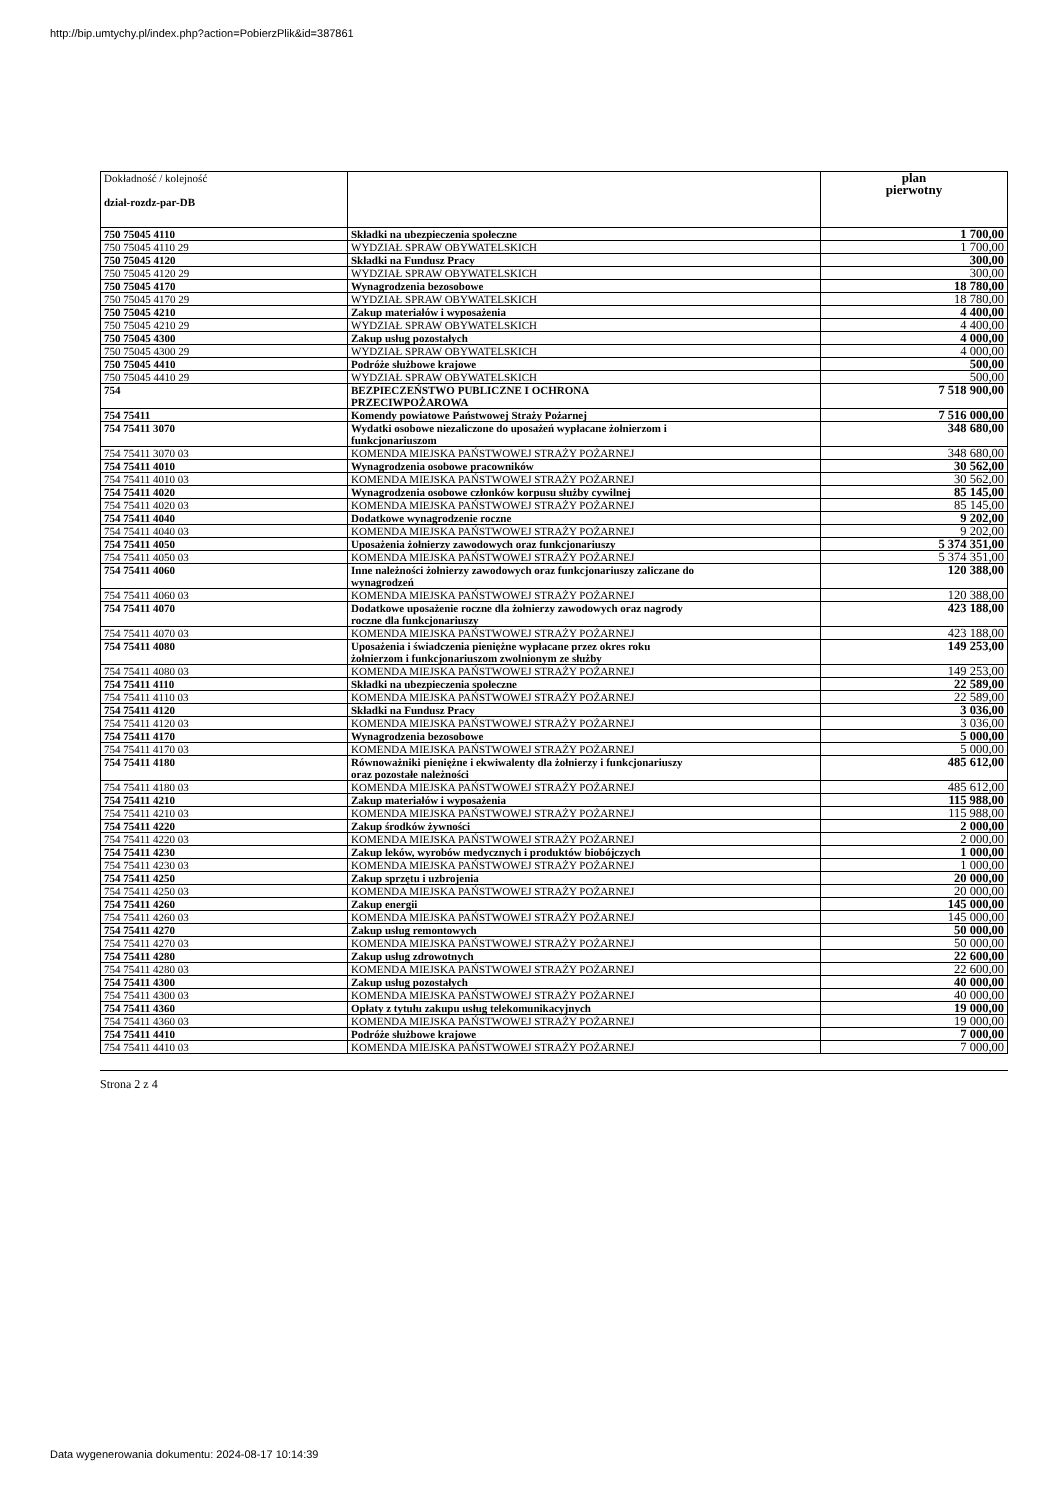http://bip.umtychy.pl/index.php?action=PobierzPlik&id=387861
| Dokładność / kolejność dział-rozdz-par-DB | | plan pierwotny |
| --- | --- | --- |
| 750 75045 4110 | Składki na ubezpieczenia społeczne | 1 700,00 |
| 750 75045 4110 29 | WYDZIAŁ SPRAW OBYWATELSKICH | 1 700,00 |
| 750 75045 4120 | Składki na Fundusz Pracy | 300,00 |
| 750 75045 4120 29 | WYDZIAŁ SPRAW OBYWATELSKICH | 300,00 |
| 750 75045 4170 | Wynagrodzenia bezosobowe | 18 780,00 |
| 750 75045 4170 29 | WYDZIAŁ SPRAW OBYWATELSKICH | 18 780,00 |
| 750 75045 4210 | Zakup materiałów i wyposażenia | 4 400,00 |
| 750 75045 4210 29 | WYDZIAŁ SPRAW OBYWATELSKICH | 4 400,00 |
| 750 75045 4300 | Zakup usług pozostałych | 4 000,00 |
| 750 75045 4300 29 | WYDZIAŁ SPRAW OBYWATELSKICH | 4 000,00 |
| 750 75045 4410 | Podróże służbowe krajowe | 500,00 |
| 750 75045 4410 29 | WYDZIAŁ SPRAW OBYWATELSKICH | 500,00 |
| 754 | BEZPIECZEŃSTWO PUBLICZNE I OCHRONA PRZECIWPOŻAROWA | 7 518 900,00 |
| 754 75411 | Komendy powiatowe Państwowej Straży Pożarnej | 7 516 000,00 |
| 754 75411 3070 | Wydatki osobowe niezaliczone do uposażeń wypłacane żołnierzom i funkcjonariuszom | 348 680,00 |
| 754 75411 3070 03 | KOMENDA MIEJSKA PAŃSTWOWEJ STRAŻY POŻARNEJ | 348 680,00 |
| 754 75411 4010 | Wynagrodzenia osobowe pracowników | 30 562,00 |
| 754 75411 4010 03 | KOMENDA MIEJSKA PAŃSTWOWEJ STRAŻY POŻARNEJ | 30 562,00 |
| 754 75411 4020 | Wynagrodzenia osobowe członków korpusu służby cywilnej | 85 145,00 |
| 754 75411 4020 03 | KOMENDA MIEJSKA PAŃSTWOWEJ STRAŻY POŻARNEJ | 85 145,00 |
| 754 75411 4040 | Dodatkowe wynagrodzenie roczne | 9 202,00 |
| 754 75411 4040 03 | KOMENDA MIEJSKA PAŃSTWOWEJ STRAŻY POŻARNEJ | 9 202,00 |
| 754 75411 4050 | Uposażenia żołnierzy zawodowych oraz funkcjonariuszy | 5 374 351,00 |
| 754 75411 4050 03 | KOMENDA MIEJSKA PAŃSTWOWEJ STRAŻY POŻARNEJ | 5 374 351,00 |
| 754 75411 4060 | Inne należności żołnierzy zawodowych oraz funkcjonariuszy zaliczane do wynagrodzeń | 120 388,00 |
| 754 75411 4060 03 | KOMENDA MIEJSKA PAŃSTWOWEJ STRAŻY POŻARNEJ | 120 388,00 |
| 754 75411 4070 | Dodatkowe uposażenie roczne dla żołnierzy zawodowych oraz nagrody roczne dla funkcjonariuszy | 423 188,00 |
| 754 75411 4070 03 | KOMENDA MIEJSKA PAŃSTWOWEJ STRAŻY POŻARNEJ | 423 188,00 |
| 754 75411 4080 | Uposażenia i świadczenia pieniężne wypłacane przez okres roku żołnierzom i funkcjonariuszom zwolnionym ze służby | 149 253,00 |
| 754 75411 4080 03 | KOMENDA MIEJSKA PAŃSTWOWEJ STRAŻY POŻARNEJ | 149 253,00 |
| 754 75411 4110 | Składki na ubezpieczenia społeczne | 22 589,00 |
| 754 75411 4110 03 | KOMENDA MIEJSKA PAŃSTWOWEJ STRAŻY POŻARNEJ | 22 589,00 |
| 754 75411 4120 | Składki na Fundusz Pracy | 3 036,00 |
| 754 75411 4120 03 | KOMENDA MIEJSKA PAŃSTWOWEJ STRAŻY POŻARNEJ | 3 036,00 |
| 754 75411 4170 | Wynagrodzenia bezosobowe | 5 000,00 |
| 754 75411 4170 03 | KOMENDA MIEJSKA PAŃSTWOWEJ STRAŻY POŻARNEJ | 5 000,00 |
| 754 75411 4180 | Równoważniki pieniężne i ekwiwalenty dla żołnierzy i funkcjonariuszy oraz pozostałe należności | 485 612,00 |
| 754 75411 4180 03 | KOMENDA MIEJSKA PAŃSTWOWEJ STRAŻY POŻARNEJ | 485 612,00 |
| 754 75411 4210 | Zakup materiałów i wyposażenia | 115 988,00 |
| 754 75411 4210 03 | KOMENDA MIEJSKA PAŃSTWOWEJ STRAŻY POŻARNEJ | 115 988,00 |
| 754 75411 4220 | Zakup środków żywności | 2 000,00 |
| 754 75411 4220 03 | KOMENDA MIEJSKA PAŃSTWOWEJ STRAŻY POŻARNEJ | 2 000,00 |
| 754 75411 4230 | Zakup leków, wyrobów medycznych i produktów biobójczych | 1 000,00 |
| 754 75411 4230 03 | KOMENDA MIEJSKA PAŃSTWOWEJ STRAŻY POŻARNEJ | 1 000,00 |
| 754 75411 4250 | Zakup sprzętu i uzbrojenia | 20 000,00 |
| 754 75411 4250 03 | KOMENDA MIEJSKA PAŃSTWOWEJ STRAŻY POŻARNEJ | 20 000,00 |
| 754 75411 4260 | Zakup energii | 145 000,00 |
| 754 75411 4260 03 | KOMENDA MIEJSKA PAŃSTWOWEJ STRAŻY POŻARNEJ | 145 000,00 |
| 754 75411 4270 | Zakup usług remontowych | 50 000,00 |
| 754 75411 4270 03 | KOMENDA MIEJSKA PAŃSTWOWEJ STRAŻY POŻARNEJ | 50 000,00 |
| 754 75411 4280 | Zakup usług zdrowotnych | 22 600,00 |
| 754 75411 4280 03 | KOMENDA MIEJSKA PAŃSTWOWEJ STRAŻY POŻARNEJ | 22 600,00 |
| 754 75411 4300 | Zakup usług pozostałych | 40 000,00 |
| 754 75411 4300 03 | KOMENDA MIEJSKA PAŃSTWOWEJ STRAŻY POŻARNEJ | 40 000,00 |
| 754 75411 4360 | Opłaty z tytułu zakupu usług telekomunikacyjnych | 19 000,00 |
| 754 75411 4360 03 | KOMENDA MIEJSKA PAŃSTWOWEJ STRAŻY POŻARNEJ | 19 000,00 |
| 754 75411 4410 | Podróże służbowe krajowe | 7 000,00 |
| 754 75411 4410 03 | KOMENDA MIEJSKA PAŃSTWOWEJ STRAŻY POŻARNEJ | 7 000,00 |
Strona 2 z 4
Data wygenerowania dokumentu: 2024-08-17 10:14:39